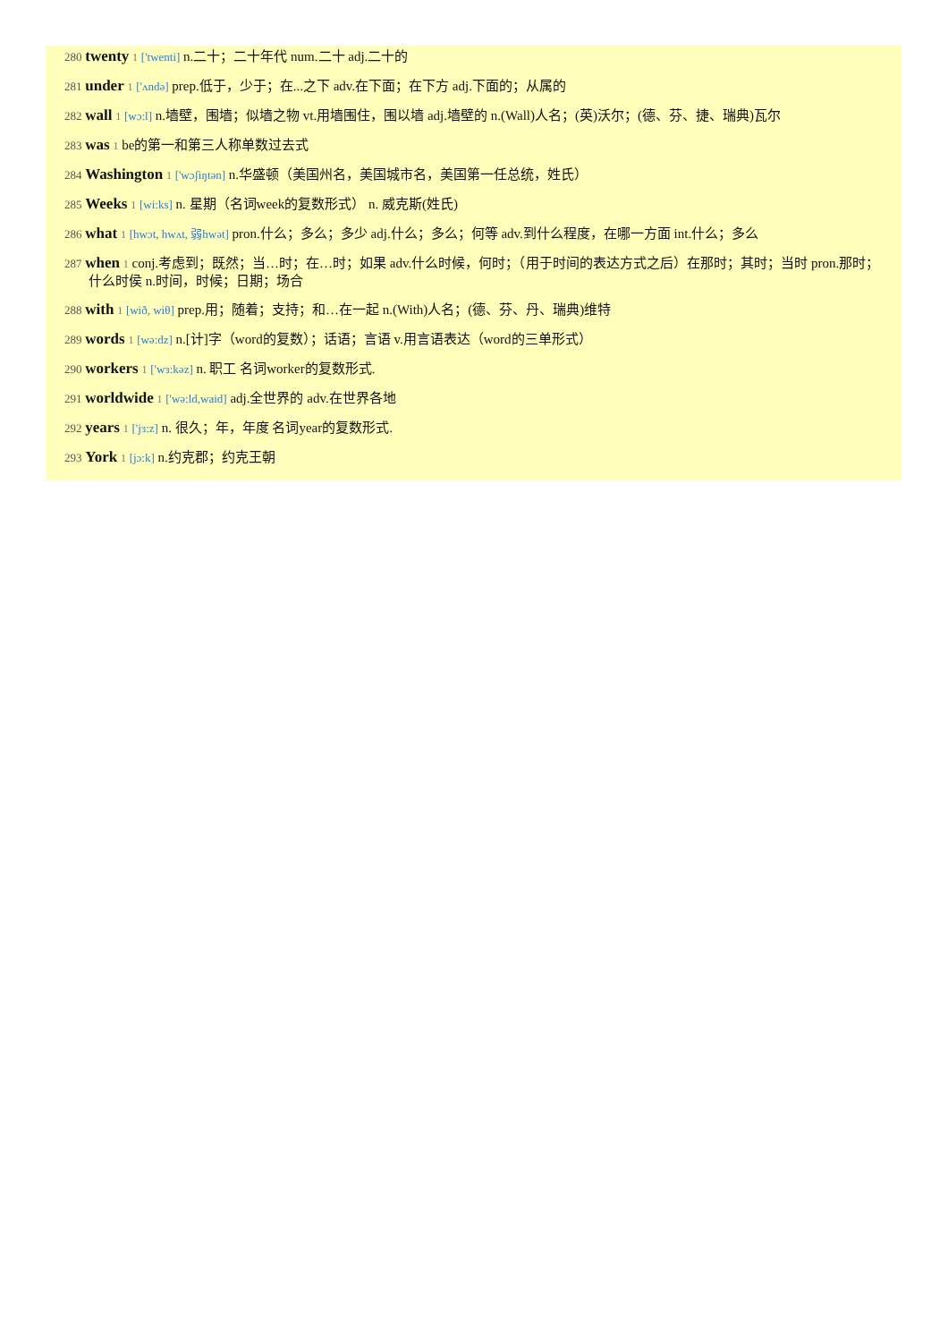280 twenty 1 ['twenti] n.二十；二十年代 num.二十 adj.二十的
281 under 1 ['ʌndə] prep.低于，少于；在...之下 adv.在下面；在下方 adj.下面的；从属的
282 wall 1 [wɔ:l] n.墙壁，围墙；似墙之物 vt.用墙围住，围以墙 adj.墙壁的 n.(Wall)人名；(英)沃尔；(德、芬、捷、瑞典)瓦尔
283 was 1 be的第一和第三人称单数过去式
284 Washington 1 ['wɔʃiŋtən] n.华盛顿（美国州名，美国城市名，美国第一任总统，姓氏）
285 Weeks 1 [wi:ks] n. 星期（名词week的复数形式） n. 威克斯(姓氏)
286 what 1 [hwɔt, hwʌt, 弱hwət] pron.什么；多么；多少 adj.什么；多么；何等 adv.到什么程度，在哪一方面 int.什么；多么
287 when 1 conj.考虑到；既然；当…时；在…时；如果 adv.什么时候，何时；（用于时间的表达方式之后）在那时；其时；当时 pron.那时；什么时侯 n.时间，时候；日期；场合
288 with 1 [wið, wiθ] prep.用；随着；支持；和…在一起 n.(With)人名；(德、芬、丹、瑞典)维特
289 words 1 [wə:dz] n.[计]字（word的复数）；话语；言语 v.用言语表达（word的三单形式）
290 workers 1 ['wɜ:kəz] n. 职工 名词worker的复数形式.
291 worldwide 1 ['wə:ld,waid] adj.全世界的 adv.在世界各地
292 years 1 ['jɜ:z] n. 很久；年，年度 名词year的复数形式.
293 York 1 [jɔ:k] n.约克郡；约克王朝